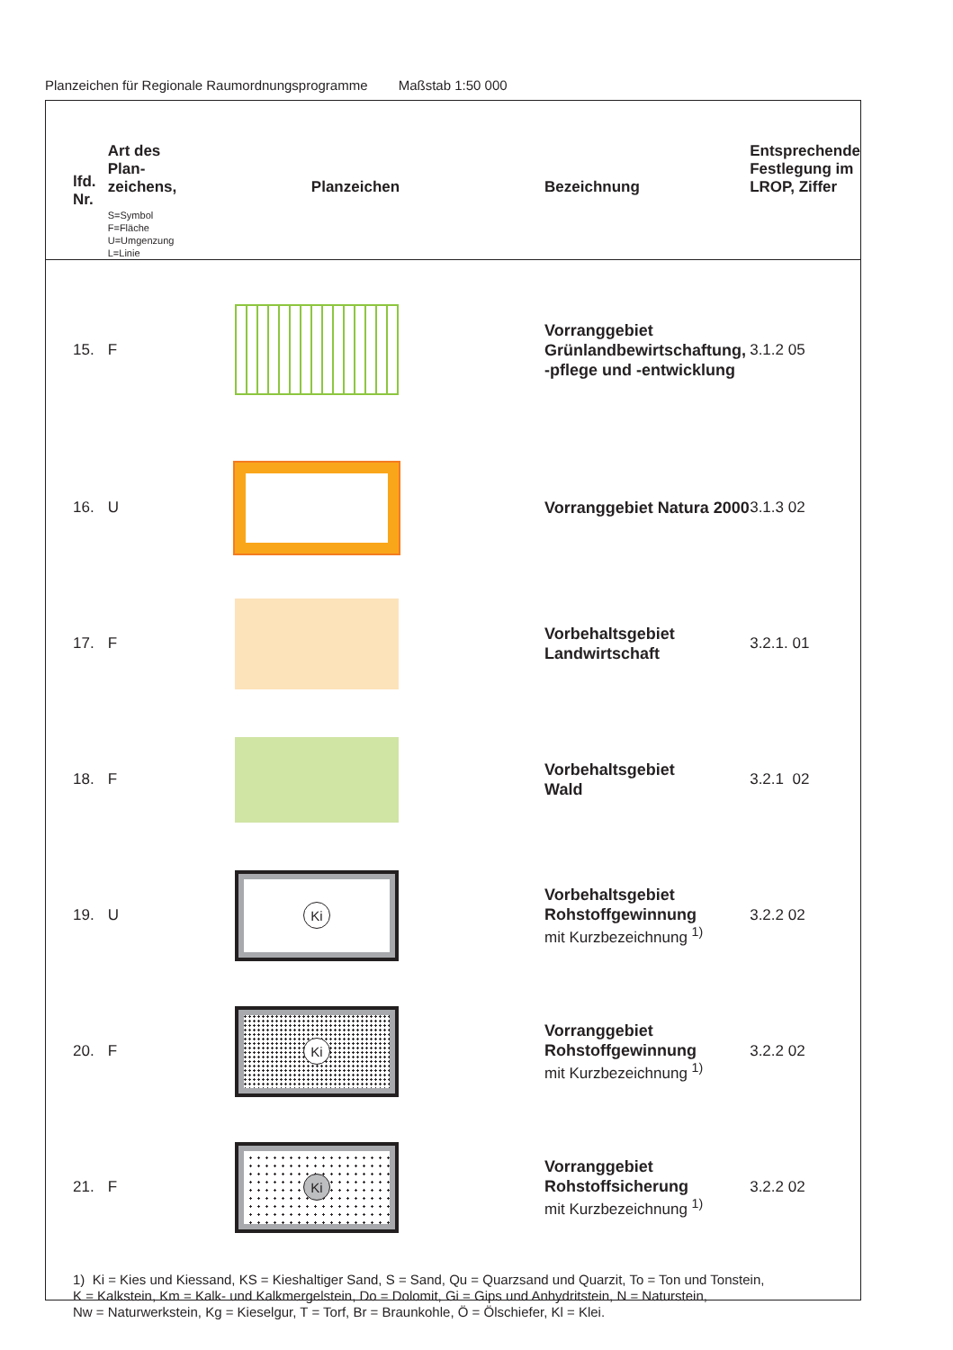Planzeichen für Regionale Raumordnungsprogramme Maßstab 1:50 000
| lfd. Nr. | Art des Plan- zeichens, S=Symbol F=Fläche U=Umgenzung L=Linie | Planzeichen | Bezeichnung | Entsprechende Festlegung im LROP, Ziffer |
| --- | --- | --- | --- | --- |
| 15. | F | | Vorranggebiet Grünlandbewirtschaftung, -pflege und -entwicklung | 3.1.2 05 |
| 16. | U | | Vorranggebiet Natura 2000 | 3.1.3 02 |
| 17. | F | | Vorbehaltsgebiet Landwirtschaft | 3.2.1. 01 |
| 18. | F | | Vorbehaltsgebiet Wald | 3.2.1 02 |
| 19. | U | Ki | Vorbehaltsgebiet Rohstoffgewinnung mit Kurzbezeichnung <sup>1)</sup> | 3.2.2 02 |
| 20. | F | Ki | Vorranggebiet Rohstoffgewinnung mit Kurzbezeichnung <sup>1)</sup> | 3.2.2 02 |
| 21. | F | Ki | Vorranggebiet Rohstoffsicherung mit Kurzbezeichnung <sup>1)</sup> | 3.2.2 02 |
1) Ki = Kies und Kiessand, KS = Kieshaltiger Sand, S = Sand, Qu = Quarzsand und Quarzit, To = Ton und Tonstein,
K = Kalkstein, Km = Kalk- und Kalkmergelstein, Do = Dolomit, Gi = Gips und Anhydritstein, N = Naturstein,
Nw = Naturwerkstein, Kg = Kieselgur, T = Torf, Br = Braunkohle, Ö = Ölschiefer, Kl = Klei.